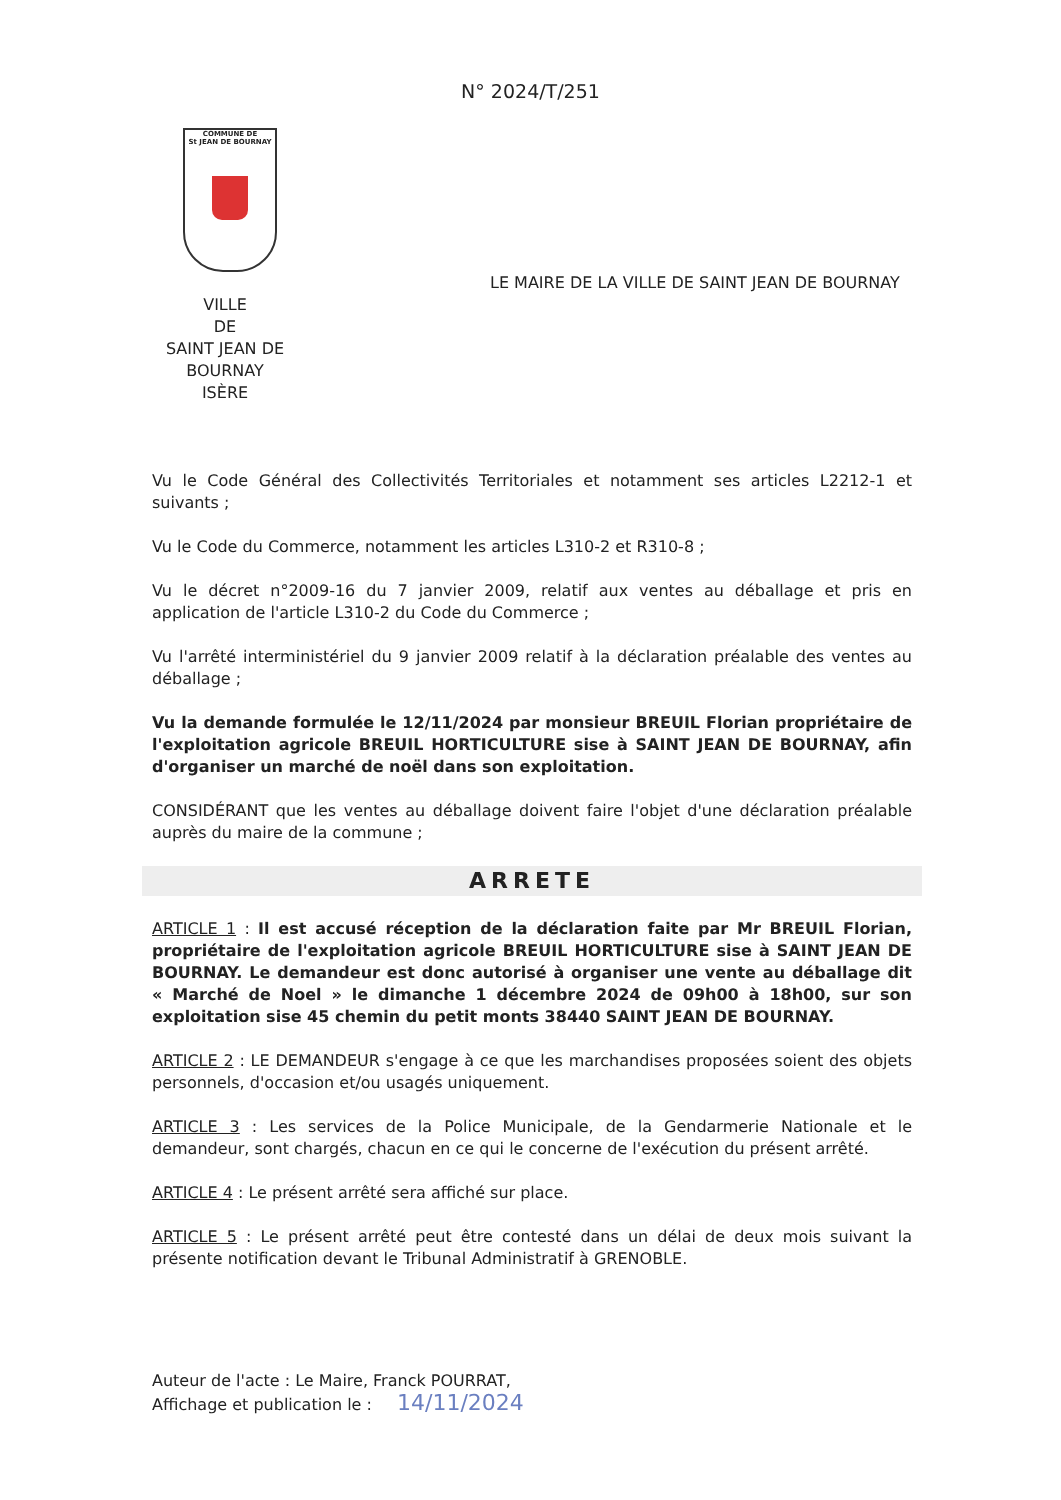N° 2024/T/251
COMMUNE DE
St JEAN DE BOURNAY
LE MAIRE DE LA VILLE DE SAINT JEAN DE BOURNAY
VILLE
DE
SAINT JEAN DE
BOURNAY
ISÈRE
Vu le Code Général des Collectivités Territoriales et notamment ses articles L2212-1 et suivants ;
Vu le Code du Commerce, notamment les articles L310-2 et R310-8 ;
Vu le décret n°2009-16 du 7 janvier 2009, relatif aux ventes au déballage et pris en application de l'article L310-2 du Code du Commerce ;
Vu l'arrêté interministériel du 9 janvier 2009 relatif à la déclaration préalable des ventes au déballage ;
Vu la demande formulée le 12/11/2024 par monsieur BREUIL Florian propriétaire de l'exploitation agricole BREUIL HORTICULTURE sise à SAINT JEAN DE BOURNAY, afin d'organiser un marché de noël dans son exploitation.
CONSIDÉRANT que les ventes au déballage doivent faire l'objet d'une déclaration préalable auprès du maire de la commune ;
ARRETE
ARTICLE 1 : Il est accusé réception de la déclaration faite par Mr BREUIL Florian, propriétaire de l'exploitation agricole BREUIL HORTICULTURE sise à SAINT JEAN DE BOURNAY. Le demandeur est donc autorisé à organiser une vente au déballage dit « Marché de Noel » le dimanche 1 décembre 2024 de 09h00 à 18h00, sur son exploitation sise 45 chemin du petit monts 38440 SAINT JEAN DE BOURNAY.
ARTICLE 2 : LE DEMANDEUR s'engage à ce que les marchandises proposées soient des objets personnels, d'occasion et/ou usagés uniquement.
ARTICLE 3 : Les services de la Police Municipale, de la Gendarmerie Nationale et le demandeur, sont chargés, chacun en ce qui le concerne de l'exécution du présent arrêté.
ARTICLE 4 : Le présent arrêté sera affiché sur place.
ARTICLE 5 : Le présent arrêté peut être contesté dans un délai de deux mois suivant la présente notification devant le Tribunal Administratif à GRENOBLE.
Auteur de l'acte : Le Maire, Franck POURRAT,
Affichage et publication le : 14/11/2024